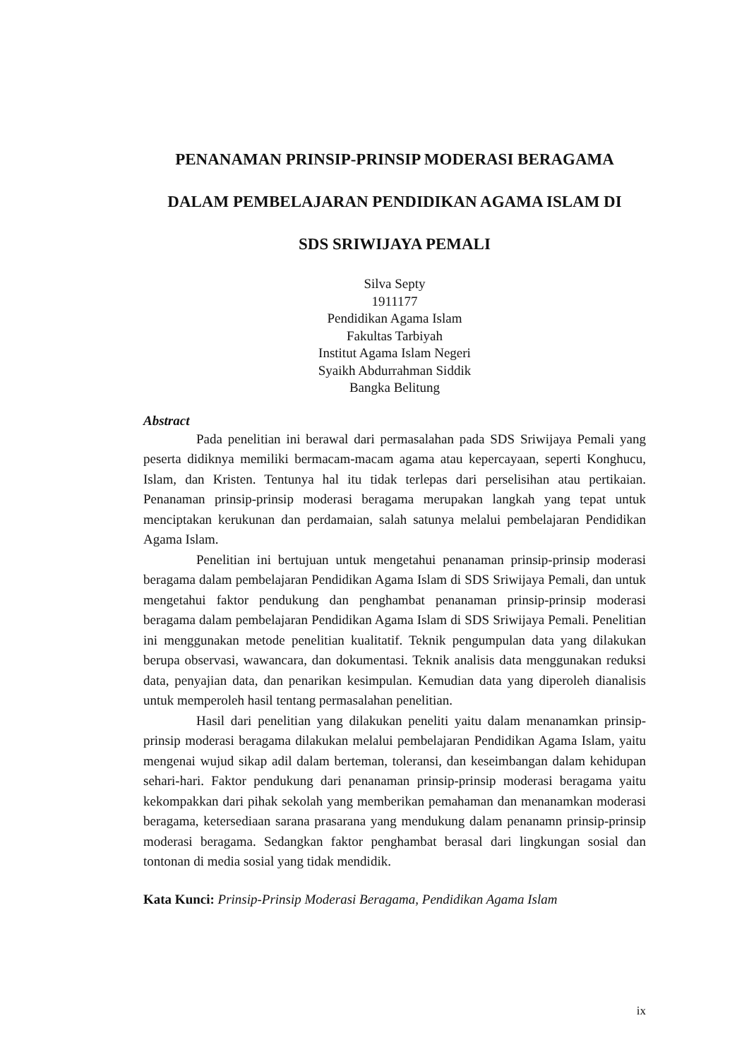PENANAMAN PRINSIP-PRINSIP MODERASI BERAGAMA
DALAM PEMBELAJARAN PENDIDIKAN AGAMA ISLAM DI
SDS SRIWIJAYA PEMALI
Silva Septy
1911177
Pendidikan Agama Islam
Fakultas Tarbiyah
Institut Agama Islam Negeri
Syaikh Abdurrahman Siddik
Bangka Belitung
Abstract
Pada penelitian ini berawal dari permasalahan pada SDS Sriwijaya Pemali yang peserta didiknya memiliki bermacam-macam agama atau kepercayaan, seperti Konghucu, Islam, dan Kristen. Tentunya hal itu tidak terlepas dari perselisihan atau pertikaian. Penanaman prinsip-prinsip moderasi beragama merupakan langkah yang tepat untuk menciptakan kerukunan dan perdamaian, salah satunya melalui pembelajaran Pendidikan Agama Islam.
Penelitian ini bertujuan untuk mengetahui penanaman prinsip-prinsip moderasi beragama dalam pembelajaran Pendidikan Agama Islam di SDS Sriwijaya Pemali, dan untuk mengetahui faktor pendukung dan penghambat penanaman prinsip-prinsip moderasi beragama dalam pembelajaran Pendidikan Agama Islam di SDS Sriwijaya Pemali. Penelitian ini menggunakan metode penelitian kualitatif. Teknik pengumpulan data yang dilakukan berupa observasi, wawancara, dan dokumentasi. Teknik analisis data menggunakan reduksi data, penyajian data, dan penarikan kesimpulan. Kemudian data yang diperoleh dianalisis untuk memperoleh hasil tentang permasalahan penelitian.
Hasil dari penelitian yang dilakukan peneliti yaitu dalam menanamkan prinsip-prinsip moderasi beragama dilakukan melalui pembelajaran Pendidikan Agama Islam, yaitu mengenai wujud sikap adil dalam berteman, toleransi, dan keseimbangan dalam kehidupan sehari-hari. Faktor pendukung dari penanaman prinsip-prinsip moderasi beragama yaitu kekompakkan dari pihak sekolah yang memberikan pemahaman dan menanamkan moderasi beragama, ketersediaan sarana prasarana yang mendukung dalam penanamn prinsip-prinsip moderasi beragama. Sedangkan faktor penghambat berasal dari lingkungan sosial dan tontonan di media sosial yang tidak mendidik.
Kata Kunci: Prinsip-Prinsip Moderasi Beragama, Pendidikan Agama Islam
ix